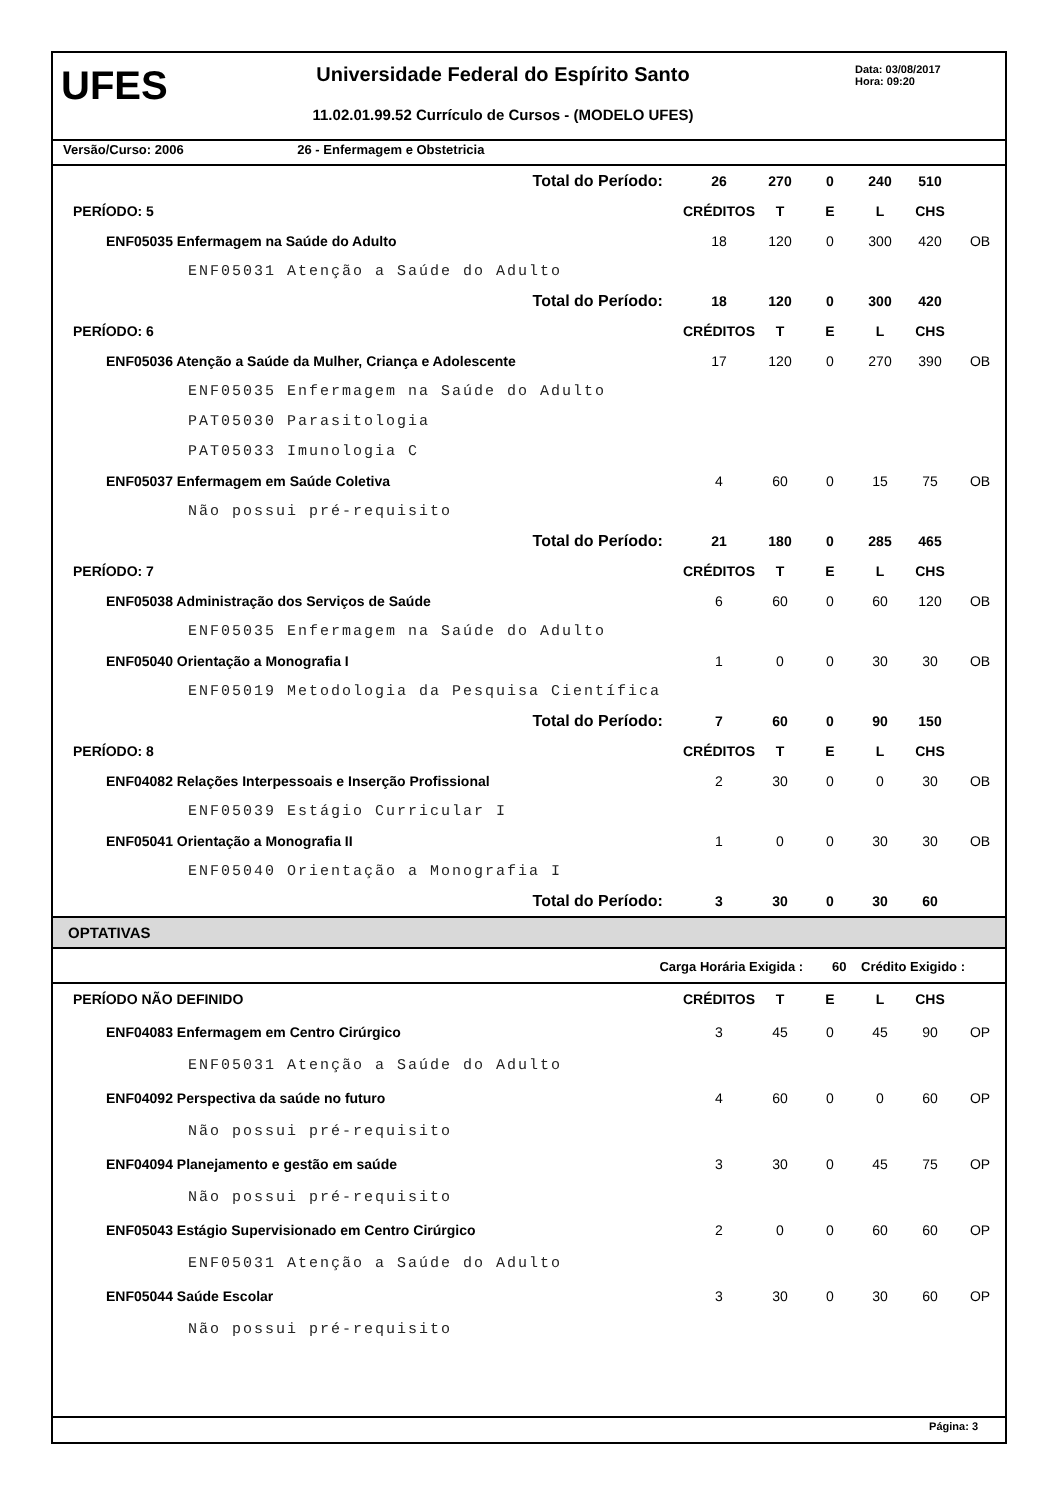UFES
Universidade Federal do Espírito Santo
11.02.01.99.52 Currículo de Cursos - (MODELO UFES)
Data: 03/08/2017
Hora: 09:20
Versão/Curso: 2006 26 - Enfermagem e Obstetricia
| Total do Período: | | 26 | 270 | 0 | 240 | 510 | |
| PERÍODO: 5 | | CRÉDITOS | T | E | L | CHS | |
| ENF05035 Enfermagem na Saúde do Adulto | | 18 | 120 | 0 | 300 | 420 | OB |
| ENF05031 Atenção a Saúde do Adulto | | | | | | | |
| Total do Período: | | 18 | 120 | 0 | 300 | 420 | |
| PERÍODO: 6 | | CRÉDITOS | T | E | L | CHS | |
| ENF05036 Atenção a Saúde da Mulher, Criança e Adolescente | | 17 | 120 | 0 | 270 | 390 | OB |
| ENF05035 Enfermagem na Saúde do Adulto | | | | | | | |
| PAT05030 Parasitologia | | | | | | | |
| PAT05033 Imunologia C | | | | | | | |
| ENF05037 Enfermagem em Saúde Coletiva | | 4 | 60 | 0 | 15 | 75 | OB |
| Não possui pré-requisito | | | | | | | |
| Total do Período: | | 21 | 180 | 0 | 285 | 465 | |
| PERÍODO: 7 | | CRÉDITOS | T | E | L | CHS | |
| ENF05038 Administração dos Serviços de Saúde | | 6 | 60 | 0 | 60 | 120 | OB |
| ENF05035 Enfermagem na Saúde do Adulto | | | | | | | |
| ENF05040 Orientação a Monografia I | | 1 | 0 | 0 | 30 | 30 | OB |
| ENF05019 Metodologia da Pesquisa Científica | | | | | | | |
| Total do Período: | | 7 | 60 | 0 | 90 | 150 | |
| PERÍODO: 8 | | CRÉDITOS | T | E | L | CHS | |
| ENF04082 Relações Interpessoais e Inserção Profissional | | 2 | 30 | 0 | 0 | 30 | OB |
| ENF05039 Estágio Curricular I | | | | | | | |
| ENF05041 Orientação a Monografia II | | 1 | 0 | 0 | 30 | 30 | OB |
| ENF05040 Orientação a Monografia I | | | | | | | |
| Total do Período: | | 3 | 30 | 0 | 30 | 60 | |
OPTATIVAS
Carga Horária Exigida : 60 Crédito Exigido :
| PERÍODO NÃO DEFINIDO | | CRÉDITOS | T | E | L | CHS | |
| ENF04083 Enfermagem em Centro Cirúrgico | | 3 | 45 | 0 | 45 | 90 | OP |
| ENF05031 Atenção a Saúde do Adulto | | | | | | | |
| ENF04092 Perspectiva da saúde no futuro | | 4 | 60 | 0 | 0 | 60 | OP |
| Não possui pré-requisito | | | | | | | |
| ENF04094 Planejamento e gestão em saúde | | 3 | 30 | 0 | 45 | 75 | OP |
| Não possui pré-requisito | | | | | | | |
| ENF05043 Estágio Supervisionado em Centro Cirúrgico | | 2 | 0 | 0 | 60 | 60 | OP |
| ENF05031 Atenção a Saúde do Adulto | | | | | | | |
| ENF05044 Saúde Escolar | | 3 | 30 | 0 | 30 | 60 | OP |
| Não possui pré-requisito | | | | | | | |
Página: 3